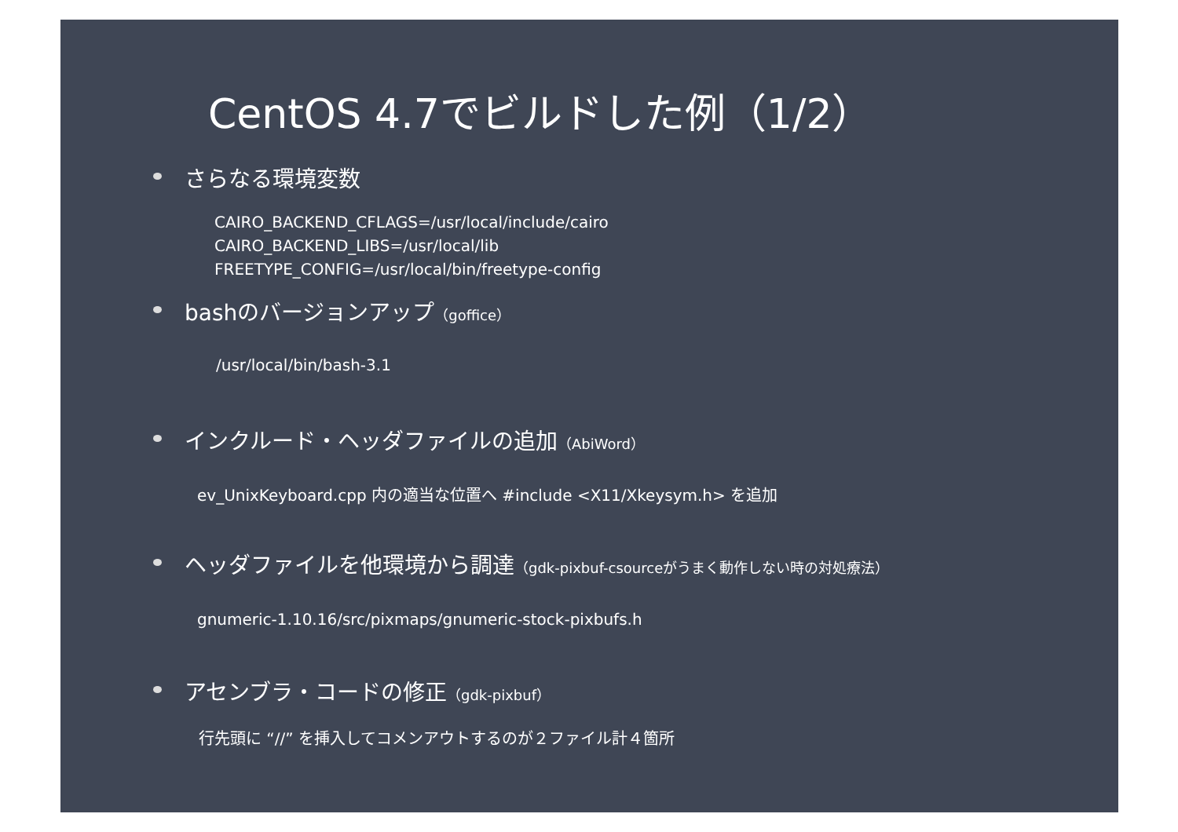CentOS 4.7でビルドした例（1/2）
さらなる環境変数
CAIRO_BACKEND_CFLAGS=/usr/local/include/cairo
CAIRO_BACKEND_LIBS=/usr/local/lib
FREETYPE_CONFIG=/usr/local/bin/freetype-config
bashのバージョンアップ（goffice）
/usr/local/bin/bash-3.1
インクルード・ヘッダファイルの追加（AbiWord）
ev_UnixKeyboard.cpp 内の適当な位置へ #include <X11/Xkeysym.h> を追加
ヘッダファイルを他環境から調達（gdk-pixbuf-csourceがうまく動作しない時の対処療法）
gnumeric-1.10.16/src/pixmaps/gnumeric-stock-pixbufs.h
アセンブラ・コードの修正（gdk-pixbuf）
行先頭に “//” を挿入してコメンアウトするのが２ファイル計４箇所